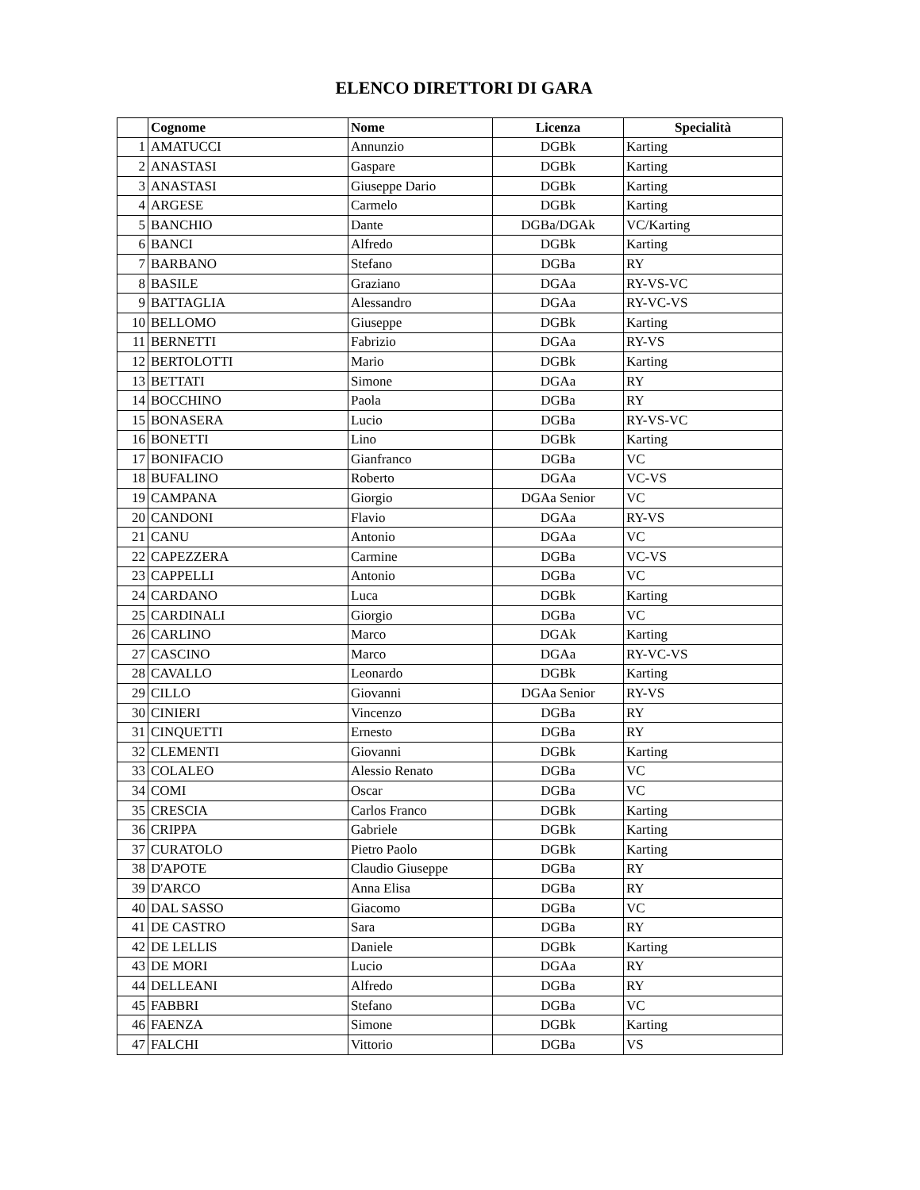ELENCO DIRETTORI DI GARA
| | Cognome | Nome | Licenza | Specialità |
| --- | --- | --- | --- | --- |
| 1 | AMATUCCI | Annunzio | DGBk | Karting |
| 2 | ANASTASI | Gaspare | DGBk | Karting |
| 3 | ANASTASI | Giuseppe Dario | DGBk | Karting |
| 4 | ARGESE | Carmelo | DGBk | Karting |
| 5 | BANCHIO | Dante | DGBa/DGAk | VC/Karting |
| 6 | BANCI | Alfredo | DGBk | Karting |
| 7 | BARBANO | Stefano | DGBa | RY |
| 8 | BASILE | Graziano | DGAa | RY-VS-VC |
| 9 | BATTAGLIA | Alessandro | DGAa | RY-VC-VS |
| 10 | BELLOMO | Giuseppe | DGBk | Karting |
| 11 | BERNETTI | Fabrizio | DGAa | RY-VS |
| 12 | BERTOLOTTI | Mario | DGBk | Karting |
| 13 | BETTATI | Simone | DGAa | RY |
| 14 | BOCCHINO | Paola | DGBa | RY |
| 15 | BONASERA | Lucio | DGBa | RY-VS-VC |
| 16 | BONETTI | Lino | DGBk | Karting |
| 17 | BONIFACIO | Gianfranco | DGBa | VC |
| 18 | BUFALINO | Roberto | DGAa | VC-VS |
| 19 | CAMPANA | Giorgio | DGAa Senior | VC |
| 20 | CANDONI | Flavio | DGAa | RY-VS |
| 21 | CANU | Antonio | DGAa | VC |
| 22 | CAPEZZERA | Carmine | DGBa | VC-VS |
| 23 | CAPPELLI | Antonio | DGBa | VC |
| 24 | CARDANO | Luca | DGBk | Karting |
| 25 | CARDINALI | Giorgio | DGBa | VC |
| 26 | CARLINO | Marco | DGAk | Karting |
| 27 | CASCINO | Marco | DGAa | RY-VC-VS |
| 28 | CAVALLO | Leonardo | DGBk | Karting |
| 29 | CILLO | Giovanni | DGAa Senior | RY-VS |
| 30 | CINIERI | Vincenzo | DGBa | RY |
| 31 | CINQUETTI | Ernesto | DGBa | RY |
| 32 | CLEMENTI | Giovanni | DGBk | Karting |
| 33 | COLALEO | Alessio Renato | DGBa | VC |
| 34 | COMI | Oscar | DGBa | VC |
| 35 | CRESCIA | Carlos Franco | DGBk | Karting |
| 36 | CRIPPA | Gabriele | DGBk | Karting |
| 37 | CURATOLO | Pietro Paolo | DGBk | Karting |
| 38 | D'APOTE | Claudio Giuseppe | DGBa | RY |
| 39 | D'ARCO | Anna Elisa | DGBa | RY |
| 40 | DAL SASSO | Giacomo | DGBa | VC |
| 41 | DE CASTRO | Sara | DGBa | RY |
| 42 | DE LELLIS | Daniele | DGBk | Karting |
| 43 | DE MORI | Lucio | DGAa | RY |
| 44 | DELLEANI | Alfredo | DGBa | RY |
| 45 | FABBRI | Stefano | DGBa | VC |
| 46 | FAENZA | Simone | DGBk | Karting |
| 47 | FALCHI | Vittorio | DGBa | VS |